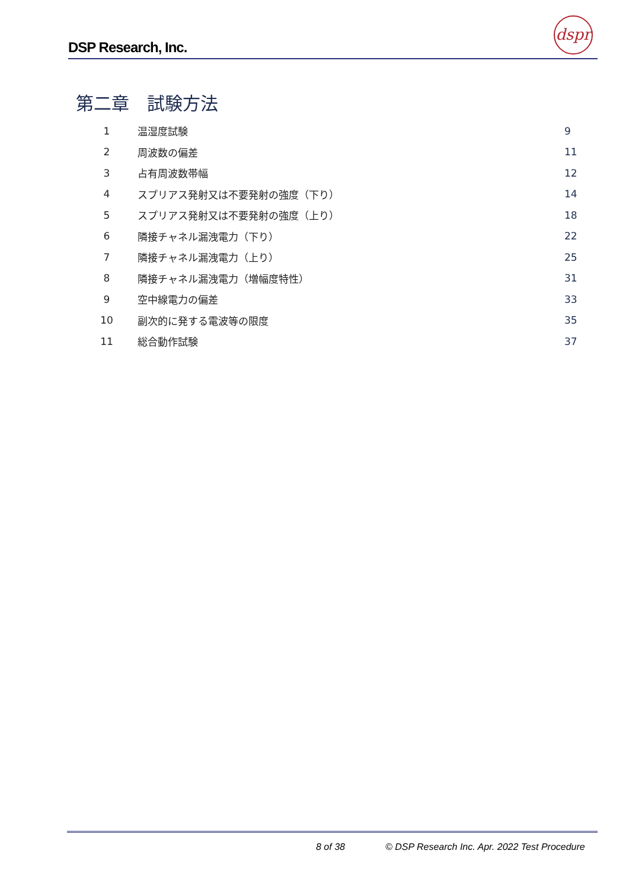DSP Research, Inc.
dspr
第二章　試験方法
| 1 | 温湿度試験 | 9 |
| 2 | 周波数の偏差 | 11 |
| 3 | 占有周波数帯幅 | 12 |
| 4 | スプリアス発射又は不要発射の強度（下り） | 14 |
| 5 | スプリアス発射又は不要発射の強度（上り） | 18 |
| 6 | 隣接チャネル漏洩電力（下り） | 22 |
| 7 | 隣接チャネル漏洩電力（上り） | 25 |
| 8 | 隣接チャネル漏洩電力（増幅度特性） | 31 |
| 9 | 空中線電力の偏差 | 33 |
| 10 | 副次的に発する電波等の限度 | 35 |
| 11 | 総合動作試験 | 37 |
8 of 38
© DSP Research Inc. Apr. 2022 Test Procedure